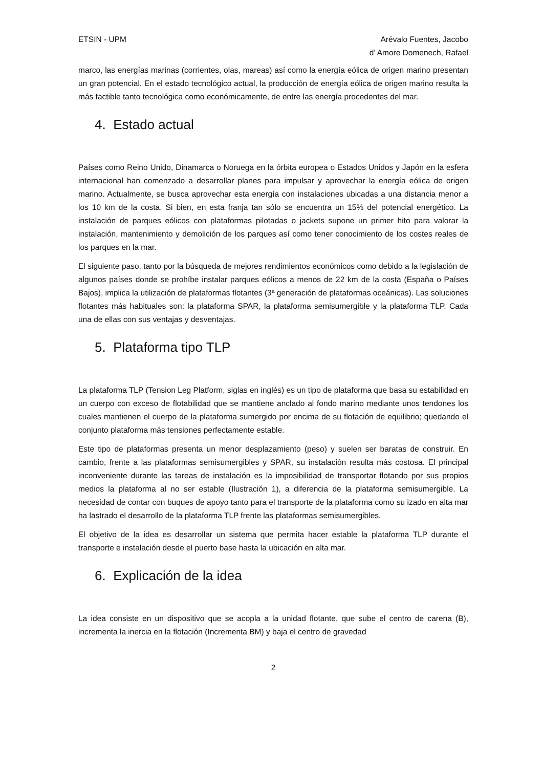ETSIN - UPM Arévalo Fuentes, Jacobo
d’ Amore Domenech, Rafael
marco, las energías marinas (corrientes, olas, mareas) así como la energía eólica de origen marino presentan un gran potencial. En el estado tecnológico actual, la producción de energía eólica de origen marino resulta la más factible tanto tecnológica como económicamente, de entre las energía procedentes del mar.
4. Estado actual
Países como Reino Unido, Dinamarca o Noruega en la órbita europea o Estados Unidos y Japón en la esfera internacional han comenzado a desarrollar planes para impulsar y aprovechar la energía eólica de origen marino. Actualmente, se busca aprovechar esta energía con instalaciones ubicadas a una distancia menor a los 10 km de la costa. Si bien, en esta franja tan sólo se encuentra un 15% del potencial energético. La instalación de parques eólicos con plataformas pilotadas o jackets supone un primer hito para valorar la instalación, mantenimiento y demolición de los parques así como tener conocimiento de los costes reales de los parques en la mar.
El siguiente paso, tanto por la búsqueda de mejores rendimientos económicos como debido a la legislación de algunos países donde se prohíbe instalar parques eólicos a menos de 22 km de la costa (España o Países Bajos), implica la utilización de plataformas flotantes (3ª generación de plataformas oceánicas). Las soluciones flotantes más habituales son: la plataforma SPAR, la plataforma semisumergible y la plataforma TLP. Cada una de ellas con sus ventajas y desventajas.
5. Plataforma tipo TLP
La plataforma TLP (Tension Leg Platform, siglas en inglés) es un tipo de plataforma que basa su estabilidad en un cuerpo con exceso de flotabilidad que se mantiene anclado al fondo marino mediante unos tendones los cuales mantienen el cuerpo de la plataforma sumergido por encima de su flotación de equilibrio; quedando el conjunto plataforma más tensiones perfectamente estable.
Este tipo de plataformas presenta un menor desplazamiento (peso) y suelen ser baratas de construir. En cambio, frente a las plataformas semisumergibles y SPAR, su instalación resulta más costosa. El principal inconveniente durante las tareas de instalación es la imposibilidad de transportar flotando por sus propios medios la plataforma al no ser estable (Ilustración 1), a diferencia de la plataforma semisumergible. La necesidad de contar con buques de apoyo tanto para el transporte de la plataforma como su izado en alta mar ha lastrado el desarrollo de la plataforma TLP frente las plataformas semisumergibles.
El objetivo de la idea es desarrollar un sistema que permita hacer estable la plataforma TLP durante el transporte e instalación desde el puerto base hasta la ubicación en alta mar.
6. Explicación de la idea
La idea consiste en un dispositivo que se acopla a la unidad flotante, que sube el centro de carena (B), incrementa la inercia en la flotación (Incrementa BM) y baja el centro de gravedad
2